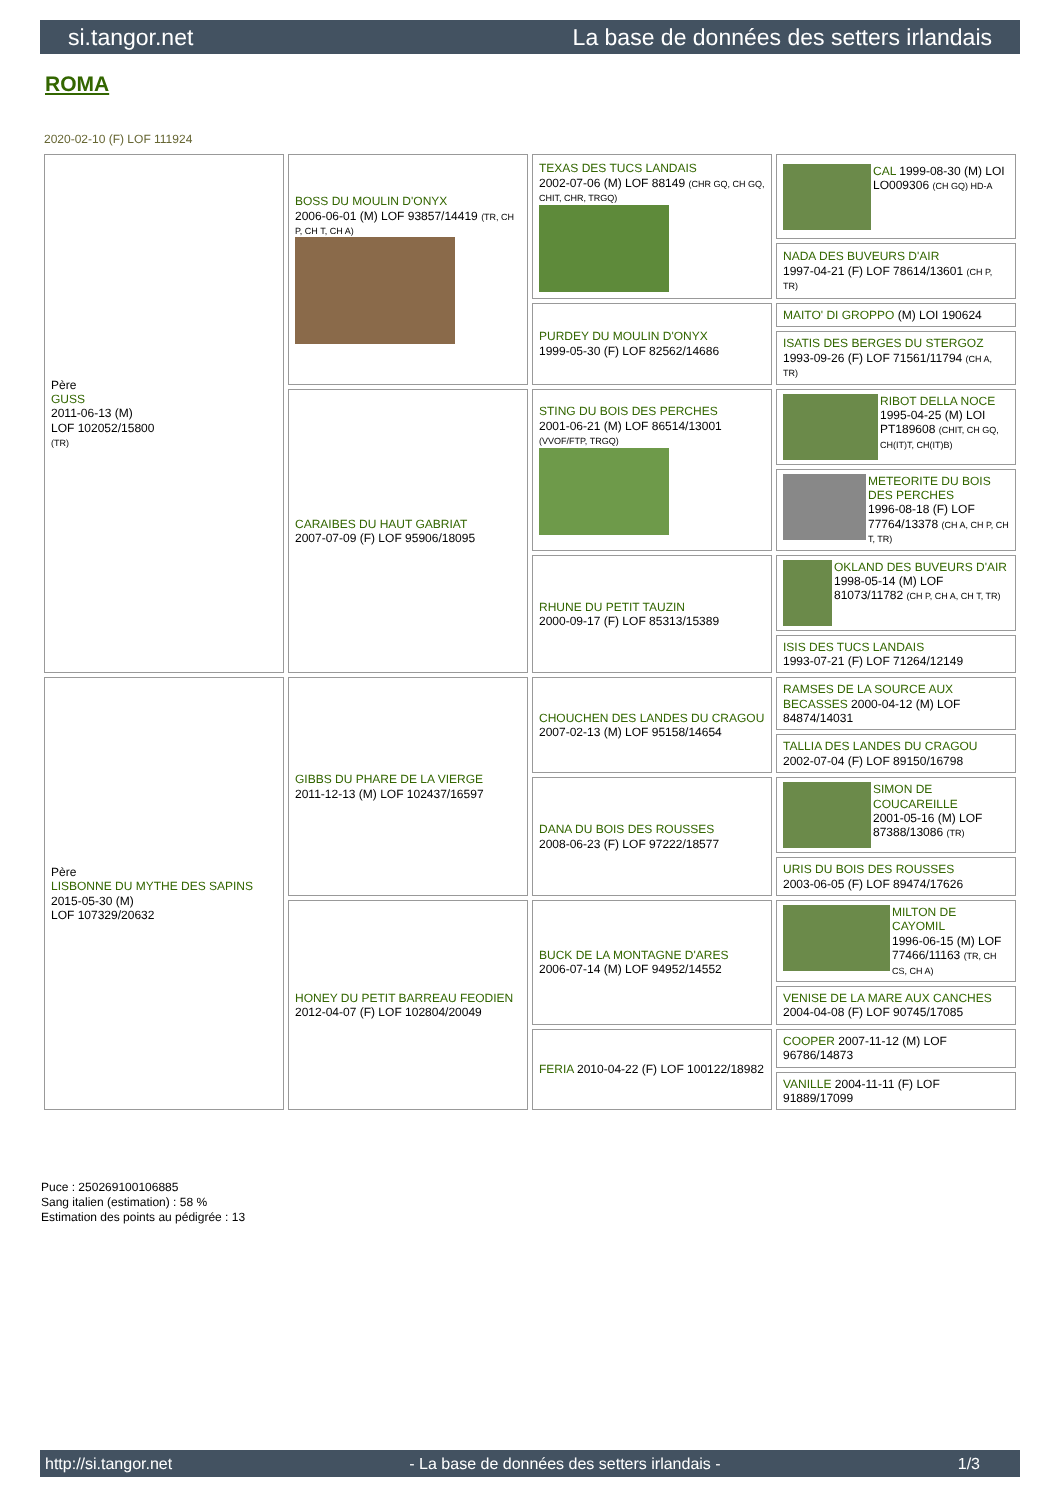si.tangor.net La base de données des setters irlandais
ROMA
2020-02-10 (F) LOF 111924
| Père GUSS 2011-06-13 (M) LOF 102052/15800 (TR) | BOSS DU MOULIN D'ONYX 2006-06-01 (M) LOF 93857/14419 (TR, CH P, CH T, CH A) | TEXAS DES TUCS LANDAIS 2002-07-06 (M) LOF 88149 (CHR GQ, CH GQ, CHIT, CHR, TRGQ) | CAL 1999-08-30 (M) LOI LO009306 (CH GQ) HD-A |
| | | | NADA DES BUVEURS D'AIR 1997-04-21 (F) LOF 78614/13601 (CH P, TR) |
| | | PURDEY DU MOULIN D'ONYX 1999-05-30 (F) LOF 82562/14686 | MAITO' DI GROPPO (M) LOI 190624 |
| | | | ISATIS DES BERGES DU STERGOZ 1993-09-26 (F) LOF 71561/11794 (CH A, TR) |
| | CARAIBES DU HAUT GABRIAT 2007-07-09 (F) LOF 95906/18095 | STING DU BOIS DES PERCHES 2001-06-21 (M) LOF 86514/13001 (VVOF/FTP, TRGQ) | RIBOT DELLA NOCE 1995-04-25 (M) LOI PT189608 (CHIT, CH GQ, CH(IT)T, CH(IT)B) |
| | | | METEORITE DU BOIS DES PERCHES 1996-08-18 (F) LOF 77764/13378 (CH A, CH P, CH T, TR) |
| | | RHUNE DU PETIT TAUZIN 2000-09-17 (F) LOF 85313/15389 | OKLAND DES BUVEURS D'AIR 1998-05-14 (M) LOF 81073/11782 (CH P, CH A, CH T, TR) |
| | | | ISIS DES TUCS LANDAIS 1993-07-21 (F) LOF 71264/12149 |
| Père LISBONNE DU MYTHE DES SAPINS 2015-05-30 (M) LOF 107329/20632 | GIBBS DU PHARE DE LA VIERGE 2011-12-13 (M) LOF 102437/16597 | CHOUCHEN DES LANDES DU CRAGOU 2007-02-13 (M) LOF 95158/14654 | RAMSES DE LA SOURCE AUX BECASSES 2000-04-12 (M) LOF 84874/14031 |
| | | | TALLIA DES LANDES DU CRAGOU 2002-07-04 (F) LOF 89150/16798 |
| | | DANA DU BOIS DES ROUSSES 2008-06-23 (F) LOF 97222/18577 | SIMON DE COUCAREILLE 2001-05-16 (M) LOF 87388/13086 (TR) |
| | | | URIS DU BOIS DES ROUSSES 2003-06-05 (F) LOF 89474/17626 |
| | HONEY DU PETIT BARREAU FEODIEN 2012-04-07 (F) LOF 102804/20049 | BUCK DE LA MONTAGNE D'ARES 2006-07-14 (M) LOF 94952/14552 | MILTON DE CAYOMIL 1996-06-15 (M) LOF 77466/11163 (TR, CH CS, CH A) |
| | | | VENISE DE LA MARE AUX CANCHES 2004-04-08 (F) LOF 90745/17085 |
| | | FERIA 2010-04-22 (F) LOF 100122/18982 | COOPER 2007-11-12 (M) LOF 96786/14873 |
| | | | VANILLE 2004-11-11 (F) LOF 91889/17099 |
Puce : 250269100106885
Sang italien (estimation) : 58 %
Estimation des points au pédigrée : 13
http://si.tangor.net - La base de données des setters irlandais - 1/3